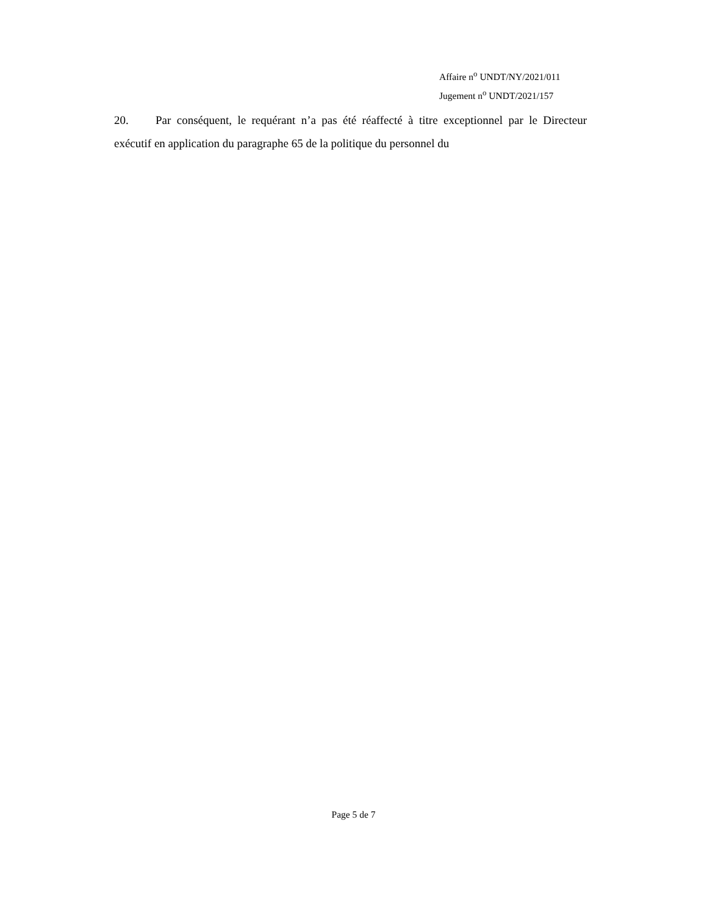Affaire n<sup>o</sup> UNDT/NY/2021/011
Jugement n<sup>o</sup> UNDT/2021/157
20. Par conséquent, le requérant n’a pas été réaffecté à titre exceptionnel par le Directeur exécutif en application du paragraphe 65 de la politique du personnel du
Page 5 de 7